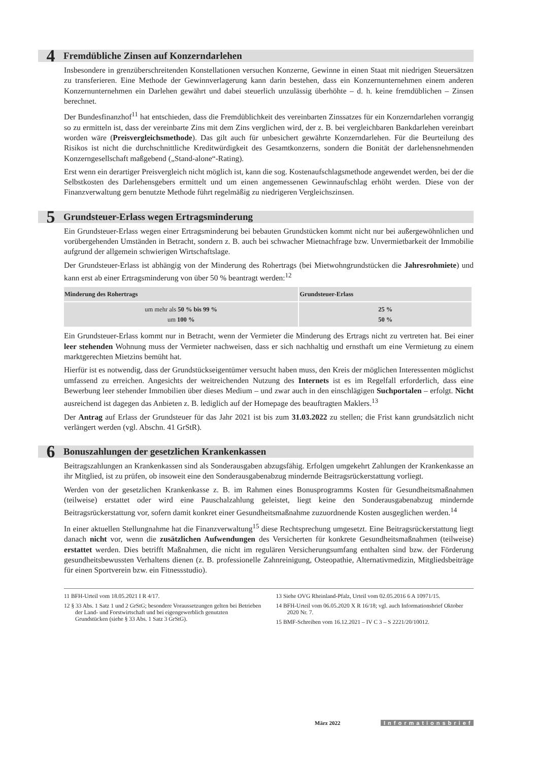4 Fremdübliche Zinsen auf Konzerndarlehen
Insbesondere in grenzüberschreitenden Konstellationen versuchen Konzerne, Gewinne in einen Staat mit niedrigen Steuersätzen zu transferieren. Eine Methode der Gewinnverlagerung kann darin bestehen, dass ein Konzernunternehmen einem anderen Konzernunternehmen ein Darlehen gewährt und dabei steuerlich unzulässig überhöhte – d. h. keine fremdüblichen – Zinsen berechnet.
Der Bundesfinanzhof<sup>11</sup> hat entschieden, dass die Fremdüblichkeit des vereinbarten Zinssatzes für ein Konzerndarlehen vorrangig so zu ermitteln ist, dass der vereinbarte Zins mit dem Zins verglichen wird, der z. B. bei vergleichbaren Bankdarlehen vereinbart worden wäre (Preisvergleichsmethode). Das gilt auch für unbesichert gewährte Konzerndarlehen. Für die Beurteilung des Risikos ist nicht die durchschnittliche Kreditwürdigkeit des Gesamtkonzerns, sondern die Bonität der darlehensnehmenden Konzerngesellschaft maßgebend („Stand-alone“-Rating).
Erst wenn ein derartiger Preisvergleich nicht möglich ist, kann die sog. Kostenaufschlagsmethode angewendet werden, bei der die Selbstkosten des Darlehensgebers ermittelt und um einen angemessenen Gewinnaufschlag erhöht werden. Diese von der Finanzverwaltung gern benutzte Methode führt regelmäßig zu niedrigeren Vergleichszinsen.
5 Grundsteuer-Erlass wegen Ertragsminderung
Ein Grundsteuer-Erlass wegen einer Ertragsminderung bei bebauten Grundstücken kommt nicht nur bei außergewöhnlichen und vorübergehenden Umständen in Betracht, sondern z. B. auch bei schwacher Mietnachfrage bzw. Unvermietbarkeit der Immobilie aufgrund der allgemein schwierigen Wirtschaftslage.
Der Grundsteuer-Erlass ist abhängig von der Minderung des Rohertrags (bei Mietwohngrundstücken die Jahresrohmiete) und kann erst ab einer Ertragsminderung von über 50 % beantragt werden:<sup>12</sup>
| Minderung des Rohertrags | Grundsteuer-Erlass |
| --- | --- |
| um mehr als 50 % bis 99 % um 100 % | 25 % 50 % |
Ein Grundsteuer-Erlass kommt nur in Betracht, wenn der Vermieter die Minderung des Ertrags nicht zu vertreten hat. Bei einer leer stehenden Wohnung muss der Vermieter nachweisen, dass er sich nachhaltig und ernsthaft um eine Vermietung zu einem marktgerechten Mietzins bemüht hat.
Hierfür ist es notwendig, dass der Grundstückseigentümer versucht haben muss, den Kreis der möglichen Interessenten möglichst umfassend zu erreichen. Angesichts der weitreichenden Nutzung des Internets ist es im Regelfall erforderlich, dass eine Bewerbung leer stehender Immobilien über dieses Medium – und zwar auch in den einschlägigen Suchportalen – erfolgt. Nicht ausreichend ist dagegen das Anbieten z. B. lediglich auf der Homepage des beauftragten Maklers.<sup>13</sup>
Der Antrag auf Erlass der Grundsteuer für das Jahr 2021 ist bis zum 31.03.2022 zu stellen; die Frist kann grundsätzlich nicht verlängert werden (vgl. Abschn. 41 GrStR).
6 Bonuszahlungen der gesetzlichen Krankenkassen
Beitragszahlungen an Krankenkassen sind als Sonderausgaben abzugsfähig. Erfolgen umgekehrt Zahlungen der Krankenkasse an ihr Mitglied, ist zu prüfen, ob insoweit eine den Sonderausgabenabzug mindernde Beitragsrückerstattung vorliegt.
Werden von der gesetzlichen Krankenkasse z. B. im Rahmen eines Bonusprogramms Kosten für Gesundheitsmaßnahmen (teilweise) erstattet oder wird eine Pauschalzahlung geleistet, liegt keine den Sonderausgabenabzug mindernde Beitragsrückerstattung vor, sofern damit konkret einer Gesundheitsmaßnahme zuzuordnende Kosten ausgeglichen werden.<sup>14</sup>
In einer aktuellen Stellungnahme hat die Finanzverwaltung<sup>15</sup> diese Rechtsprechung umgesetzt. Eine Beitragsrückerstattung liegt danach nicht vor, wenn die zusätzlichen Aufwendungen des Versicherten für konkrete Gesundheitsmaßnahmen (teilweise) erstattet werden. Dies betrifft Maßnahmen, die nicht im regulären Versicherungsumfang enthalten sind bzw. der Förderung gesundheitsbewussten Verhaltens dienen (z. B. professionelle Zahnreinigung, Osteopathie, Alternativmedizin, Mitgliedsbeiträge für einen Sportverein bzw. ein Fitnessstudio).
11 BFH-Urteil vom 18.05.2021 I R 4/17.
12 § 33 Abs. 1 Satz 1 und 2 GrStG; besondere Voraussetzungen gelten bei Betrieben der Land- und Forstwirtschaft und bei eigengewerblich genutzten Grundstücken (siehe § 33 Abs. 1 Satz 3 GrStG).
13 Siehe OVG Rheinland-Pfalz, Urteil vom 02.05.2016 6 A 10971/15.
14 BFH-Urteil vom 06.05.2020 X R 16/18; vgl. auch Informationsbrief Oktober 2020 Nr. 7.
15 BMF-Schreiben vom 16.12.2021 – IV C 3 – S 2221/20/10012.
März 2022 Informationsbrief